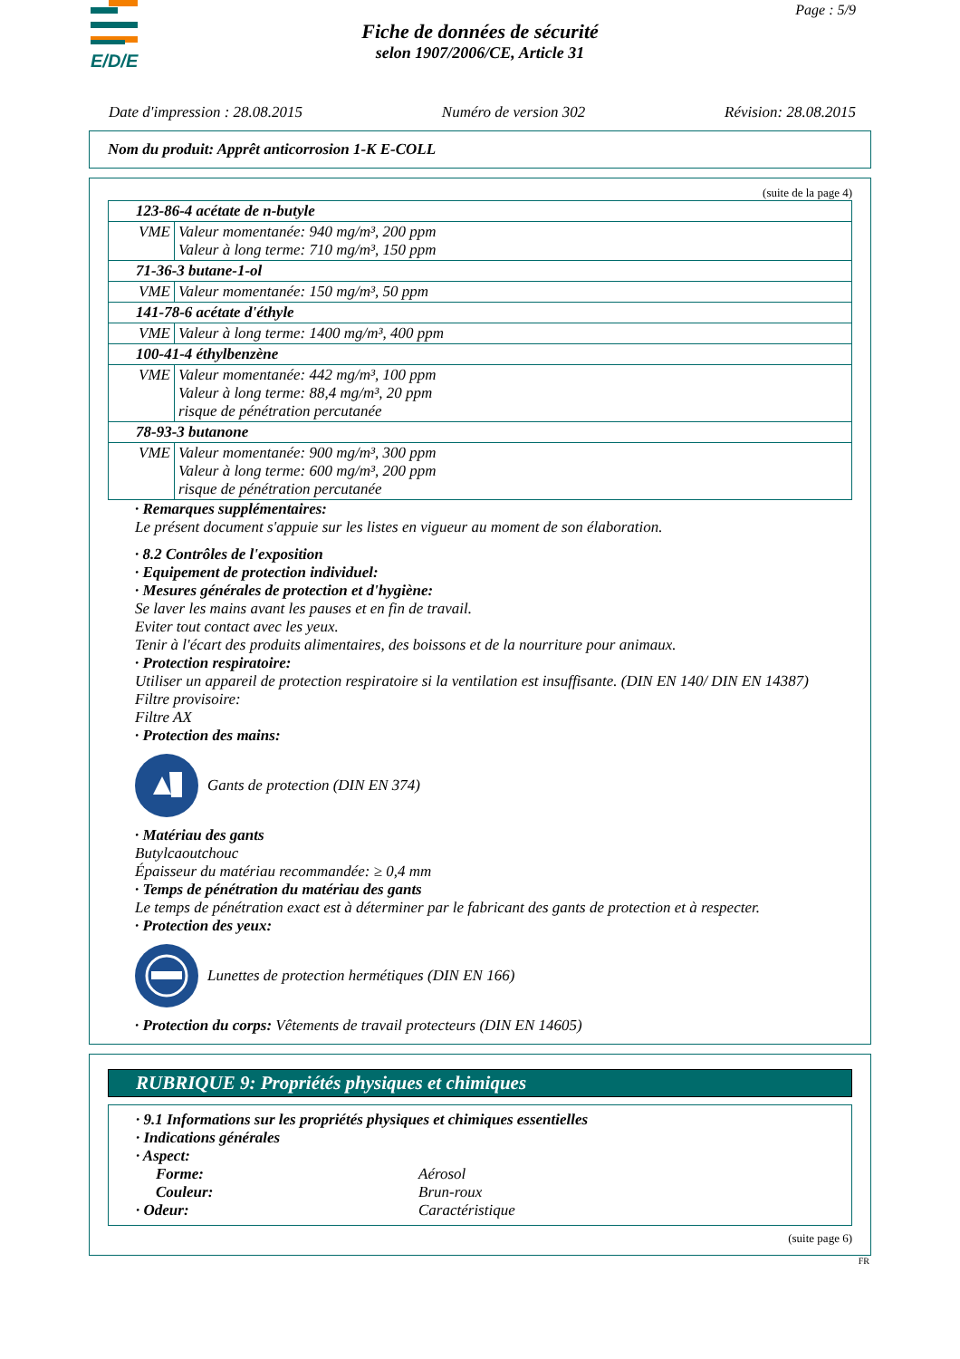E/D/E
Page : 5/9
Fiche de données de sécurité
selon 1907/2006/CE, Article 31
Date d'impression : 28.08.2015 Numéro de version 302 Révision: 28.08.2015
Nom du produit: Apprêt anticorrosion 1-K E-COLL
(suite de la page 4)
| 123-86-4 acétate de n-butyle | |
| VME | Valeur momentanée: 940 mg/m³, 200 ppm Valeur à long terme: 710 mg/m³, 150 ppm |
| 71-36-3 butane-1-ol | |
| VME | Valeur momentanée: 150 mg/m³, 50 ppm |
| 141-78-6 acétate d'éthyle | |
| VME | Valeur à long terme: 1400 mg/m³, 400 ppm |
| 100-41-4 éthylbenzène | |
| VME | Valeur momentanée: 442 mg/m³, 100 ppm Valeur à long terme: 88,4 mg/m³, 20 ppm risque de pénétration percutanée |
| 78-93-3 butanone | |
| VME | Valeur momentanée: 900 mg/m³, 300 ppm Valeur à long terme: 600 mg/m³, 200 ppm risque de pénétration percutanée |
· Remarques supplémentaires:
Le présent document s'appuie sur les listes en vigueur au moment de son élaboration.
· 8.2 Contrôles de l'exposition
· Equipement de protection individuel:
· Mesures générales de protection et d'hygiène:
Se laver les mains avant les pauses et en fin de travail.
Eviter tout contact avec les yeux.
Tenir à l'écart des produits alimentaires, des boissons et de la nourriture pour animaux.
· Protection respiratoire:
Utiliser un appareil de protection respiratoire si la ventilation est insuffisante. (DIN EN 140/ DIN EN 14387)
Filtre provisoire:
Filtre AX
· Protection des mains:
Gants de protection (DIN EN 374)
· Matériau des gants
Butylcaoutchouc
Épaisseur du matériau recommandée: ≥ 0,4 mm
· Temps de pénétration du matériau des gants
Le temps de pénétration exact est à déterminer par le fabricant des gants de protection et à respecter.
· Protection des yeux:
Lunettes de protection hermétiques (DIN EN 166)
· Protection du corps: Vêtements de travail protecteurs (DIN EN 14605)
RUBRIQUE 9: Propriétés physiques et chimiques
· 9.1 Informations sur les propriétés physiques et chimiques essentielles
· Indications générales
· Aspect:
Forme: Aérosol
Couleur: Brun-roux
· Odeur: Caractéristique
(suite page 6)
FR